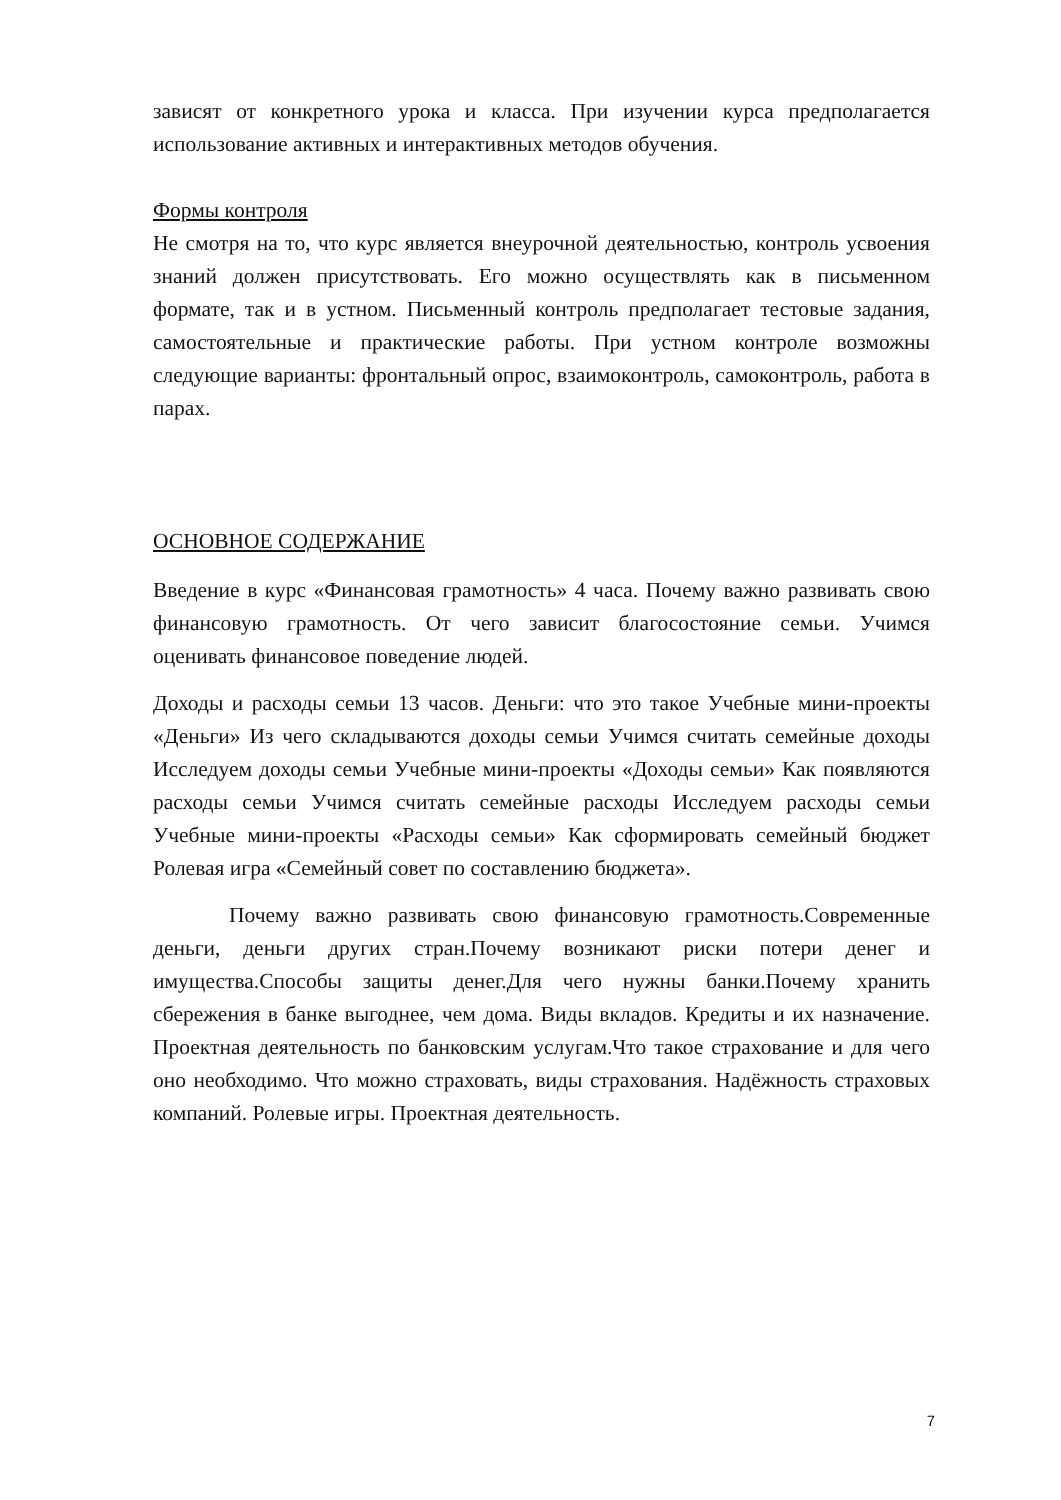зависят от конкретного урока и класса. При изучении курса предполагается использование активных и интерактивных методов обучения.
Формы контроля
Не смотря на то, что курс является внеурочной деятельностью, контроль усвоения знаний должен присутствовать. Его можно осуществлять как в письменном формате, так и в устном. Письменный контроль предполагает тестовые задания, самостоятельные и практические работы. При устном контроле возможны следующие варианты: фронтальный опрос, взаимоконтроль, самоконтроль, работа в парах.
ОСНОВНОЕ СОДЕРЖАНИЕ
Введение в курс «Финансовая грамотность» 4 часа. Почему важно развивать свою финансовую грамотность. От чего зависит благосостояние семьи. Учимся оценивать финансовое поведение людей.
Доходы и расходы семьи 13 часов. Деньги: что это такое Учебные мини-проекты «Деньги» Из чего складываются доходы семьи Учимся считать семейные доходы Исследуем доходы семьи Учебные мини-проекты «Доходы семьи» Как появляются расходы семьи Учимся считать семейные расходы Исследуем расходы семьи Учебные мини-проекты «Расходы семьи» Как сформировать семейный бюджет Ролевая игра «Семейный совет по составлению бюджета».
Почему важно развивать свою финансовую грамотность.Современные деньги, деньги других стран.Почему возникают риски потери денег и имущества.Способы защиты денег.Для чего нужны банки.Почему хранить сбережения в банке выгоднее, чем дома. Виды вкладов. Кредиты и их назначение. Проектная деятельность по банковским услугам.Что такое страхование и для чего оно необходимо. Что можно страховать, виды страхования. Надёжность страховых компаний. Ролевые игры. Проектная деятельность.
7